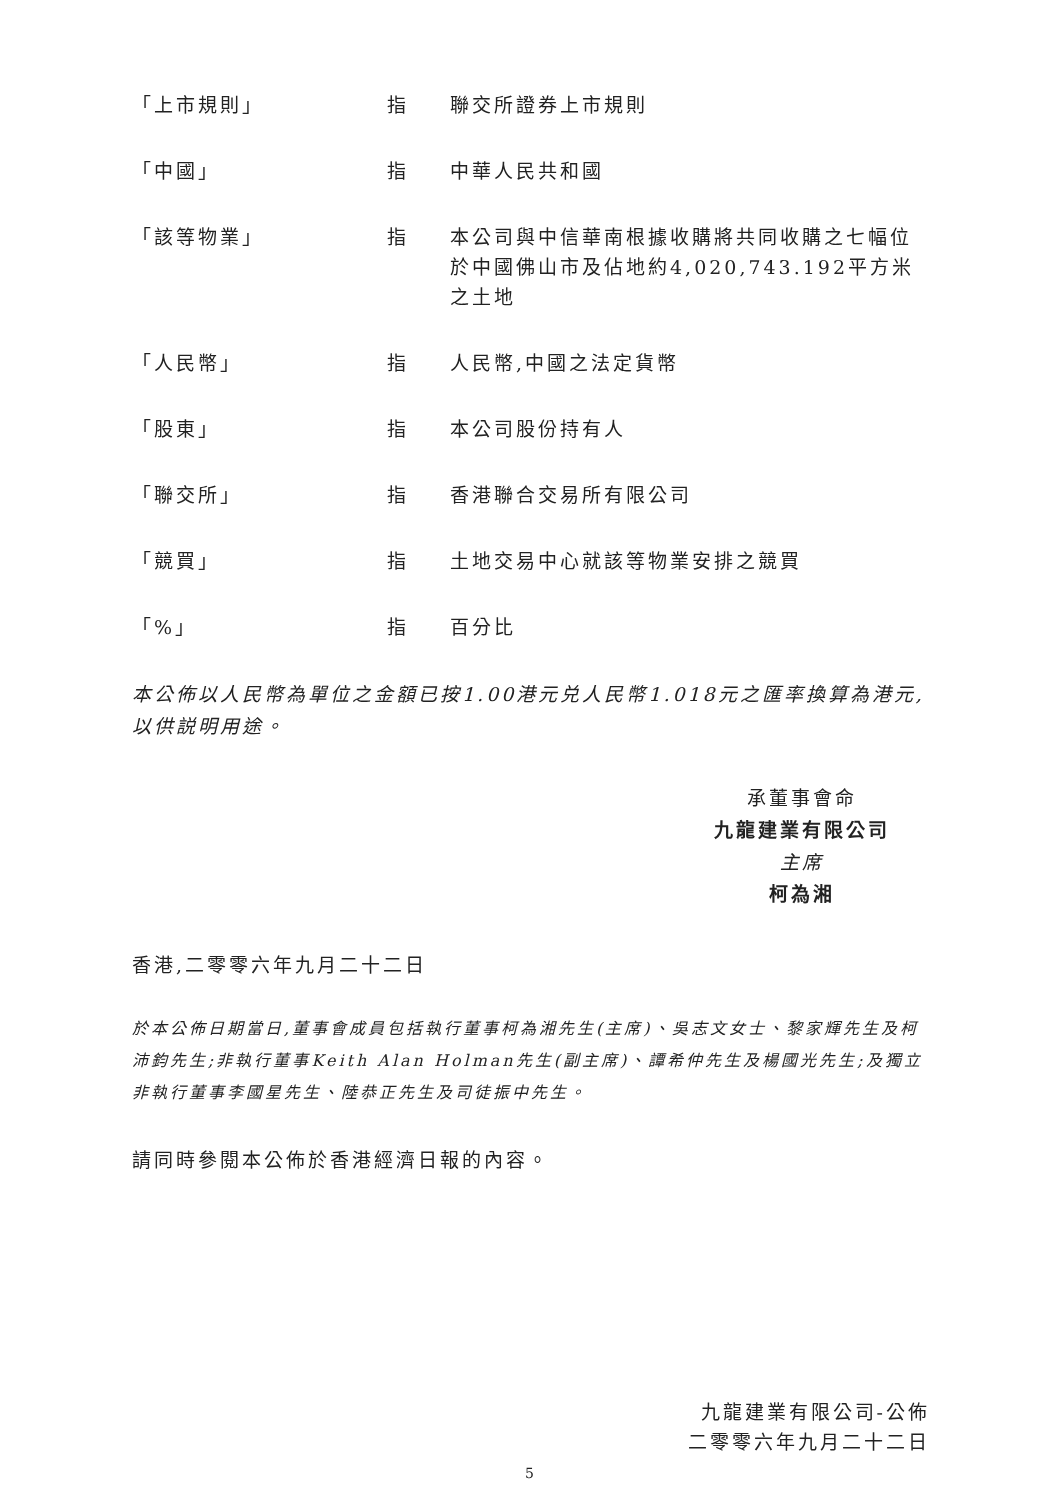| 「上市規則」 | 指 | 聯交所證券上市規則 |
| 「中國」 | 指 | 中華人民共和國 |
| 「該等物業」 | 指 | 本公司與中信華南根據收購將共同收購之七幅位於中國佛山市及佔地約4,020,743.192平方米之土地 |
| 「人民幣」 | 指 | 人民幣,中國之法定貨幣 |
| 「股東」 | 指 | 本公司股份持有人 |
| 「聯交所」 | 指 | 香港聯合交易所有限公司 |
| 「競買」 | 指 | 土地交易中心就該等物業安排之競買 |
| 「%」 | 指 | 百分比 |
本公佈以人民幣為單位之金額已按1.00港元兑人民幣1.018元之匯率換算為港元,以供説明用途。
承董事會命
九龍建業有限公司
主席
柯為湘
香港,二零零六年九月二十二日
於本公佈日期當日,董事會成員包括執行董事柯為湘先生(主席)、吳志文女士、黎家輝先生及柯沛鈞先生;非執行董事Keith Alan Holman先生(副主席)、譚希仲先生及楊國光先生;及獨立非執行董事李國星先生、陸恭正先生及司徒振中先生。
請同時參閱本公佈於香港經濟日報的內容。
九龍建業有限公司-公佈
二零零六年九月二十二日
5